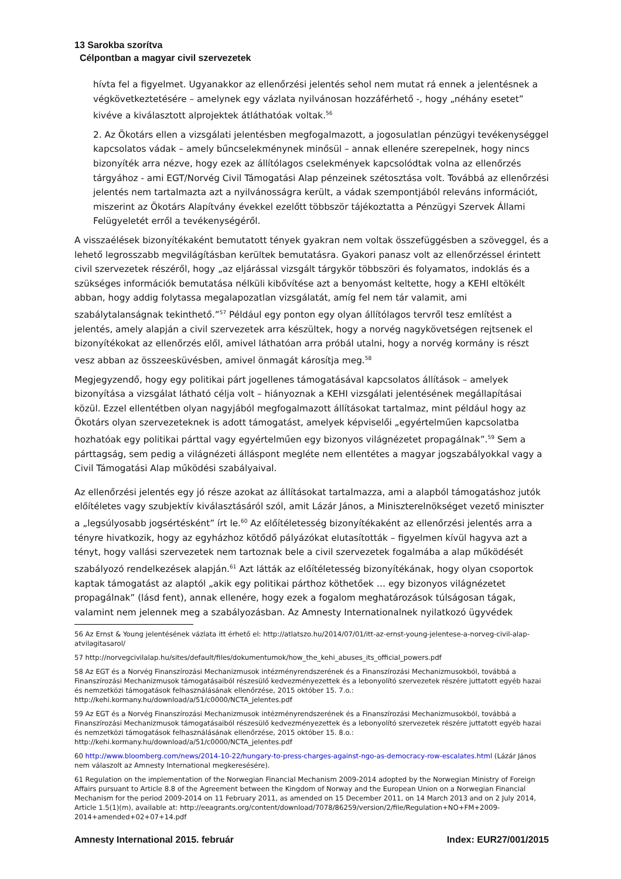13 Sarokba szorítva
Célpontban a magyar civil szervezetek
hívta fel a figyelmet. Ugyanakkor az ellenőrzési jelentés sehol nem mutat rá ennek a jelentésnek a végkövetkeztetésére – amelynek egy vázlata nyilvánosan hozzáférhető -, hogy „néhány esetet” kivéve a kiválasztott alprojektek átláthatóak voltak.<sup>56</sup>
2. Az Ökotárs ellen a vizsgálati jelentésben megfogalmazott, a jogosulatlan pénzügyi tevékenységgel kapcsolatos vádak – amely bűncselekménynek minősül – annak ellenére szerepelnek, hogy nincs bizonyíték arra nézve, hogy ezek az állítólagos cselekmények kapcsolódtak volna az ellenőrzés tárgyához - ami EGT/Norvég Civil Támogatási Alap pénzeinek szétosztása volt. Továbbá az ellenőrzési jelentés nem tartalmazta azt a nyilvánosságra került, a vádak szempontjából releváns információt, miszerint az Ökotárs Alapítvány évekkel ezelőtt többször tájékoztatta a Pénzügyi Szervek Állami Felügyeletét erről a tevékenységéről.
A visszaélések bizonyítékaként bemutatott tények gyakran nem voltak összefüggésben a szöveggel, és a lehető legrosszabb megvilágításban kerültek bemutatásra. Gyakori panasz volt az ellenőrzéssel érintett civil szervezetek részéről, hogy „az eljárással vizsgált tárgykör többszöri és folyamatos, indoklás és a szükséges információk bemutatása nélküli kibővítése azt a benyomást keltette, hogy a KEHI eltökélt abban, hogy addig folytassa megalapozatlan vizsgálatát, amíg fel nem tár valamit, ami szabálytalanságnak tekinthető.”<sup>57</sup> Például egy ponton egy olyan állítólagos tervről tesz említést a jelentés, amely alapján a civil szervezetek arra készültek, hogy a norvég nagykövetségen rejtsenek el bizonyítékokat az ellenőrzés elől, amivel láthatóan arra próbál utalni, hogy a norvég kormány is részt vesz abban az összeesküvésben, amivel önmagát károsítja meg.<sup>58</sup>
Megjegyzendő, hogy egy politikai párt jogellenes támogatásával kapcsolatos állítások – amelyek bizonyítása a vizsgálat látható célja volt – hiányoznak a KEHI vizsgálati jelentésének megállapításai közül. Ezzel ellentétben olyan nagyjából megfogalmazott állításokat tartalmaz, mint például hogy az Ökotárs olyan szervezeteknek is adott támogatást, amelyek képviselői „egyértelműen kapcsolatba hozhatóak egy politikai párttal vagy egyértelműen egy bizonyos világnézetet propagálnak”.<sup>59</sup> Sem a párttagság, sem pedig a világnézeti álláspont megléte nem ellentétes a magyar jogszabályokkal vagy a Civil Támogatási Alap működési szabályaival.
Az ellenőrzési jelentés egy jó része azokat az állításokat tartalmazza, ami a alapból támogatáshoz jutók előítéletes vagy szubjektív kiválasztásáról szól, amit Lázár János, a Miniszterelnökséget vezető miniszter a „legsúlyosabb jogsértésként” írt le.<sup>60</sup> Az előítéletesség bizonyítékaként az ellenőrzési jelentés arra a tényre hivatkozik, hogy az egyházhoz kötődő pályázókat elutasították – figyelmen kívül hagyva azt a tényt, hogy vallási szervezetek nem tartoznak bele a civil szervezetek fogalmába a alap működését szabályozó rendelkezések alapján.<sup>61</sup> Azt látták az előítéletesség bizonyítékának, hogy olyan csoportok kaptak támogatást az alaptól „akik egy politikai párthoz köthetőek … egy bizonyos világnézetet propagálnak” (lásd fent), annak ellenére, hogy ezek a fogalom meghatározások túlságosan tágak, valamint nem jelennek meg a szabályozásban. Az Amnesty Internationalnek nyilatkozó ügyvédek
56 Az Ernst & Young jelentésének vázlata itt érhető el: http://atlatszo.hu/2014/07/01/itt-az-ernst-young-jelentese-a-norveg-civil-alap-atvilagitasarol/
57 http://norvegcivilalap.hu/sites/default/files/dokumentumok/how_the_kehi_abuses_its_official_powers.pdf
58 Az EGT és a Norvég Finanszírozási Mechanizmusok intézményrendszerének és a Finanszírozási Mechanizmusokból, továbbá a Finanszírozási Mechanizmusok támogatásaiból részesülő kedvezményezettek és a lebonyolító szervezetek részére juttatott egyéb hazai és nemzetközi támogatások felhasználásának ellenőrzése, 2015 október 15. 7.o.: http://kehi.kormany.hu/download/a/51/c0000/NCTA_jelentes.pdf
59 Az EGT és a Norvég Finanszírozási Mechanizmusok intézményrendszerének és a Finanszírozási Mechanizmusokból, továbbá a Finanszírozási Mechanizmusok támogatásaiból részesülő kedvezményezettek és a lebonyolító szervezetek részére juttatott egyéb hazai és nemzetközi támogatások felhasználásának ellenőrzése, 2015 október 15. 8.o.: http://kehi.kormany.hu/download/a/51/c0000/NCTA_jelentes.pdf
60 http://www.bloomberg.com/news/2014-10-22/hungary-to-press-charges-against-ngo-as-democracy-row-escalates.html (Lázár János nem válaszolt az Amnesty International megkeresésére).
61 Regulation on the implementation of the Norwegian Financial Mechanism 2009-2014 adopted by the Norwegian Ministry of Foreign Affairs pursuant to Article 8.8 of the Agreement between the Kingdom of Norway and the European Union on a Norwegian Financial Mechanism for the period 2009-2014 on 11 February 2011, as amended on 15 December 2011, on 14 March 2013 and on 2 July 2014, Article 1.5(1)(m), available at: http://eeagrants.org/content/download/7078/86259/version/2/file/Regulation+NO+FM+2009-2014+amended+02+07+14.pdf
Amnesty International 2015. február Index: EUR27/001/2015